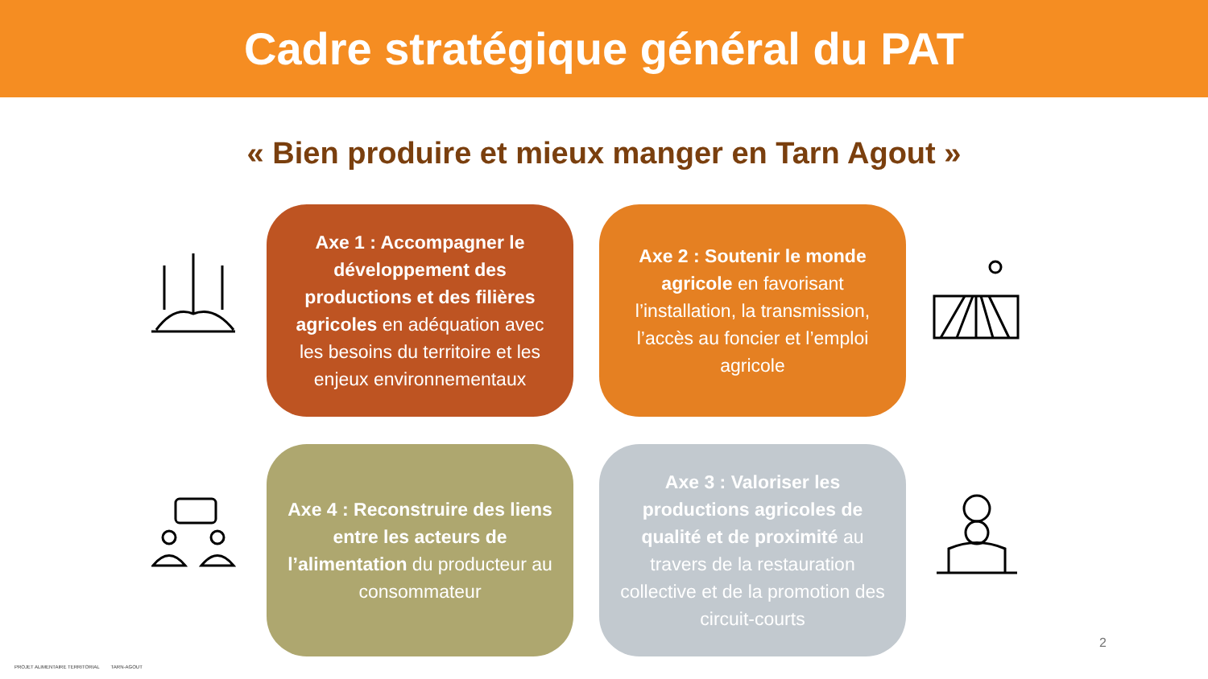Cadre stratégique général du PAT
« Bien produire et mieux manger en Tarn Agout »
Axe 1 : Accompagner le développement des productions et des filières agricoles en adéquation avec les besoins du territoire et les enjeux environnementaux
Axe 2 : Soutenir le monde agricole en favorisant l’installation, la transmission, l’accès au foncier et l’emploi agricole
Axe 4 : Reconstruire des liens entre les acteurs de l’alimentation du producteur au consommateur
Axe 3 : Valoriser les productions agricoles de qualité et de proximité au travers de la restauration collective et de la promotion des circuit-courts
PROJET ALIMENTAIRE TERRITORIAL TARN-AGOUT
2